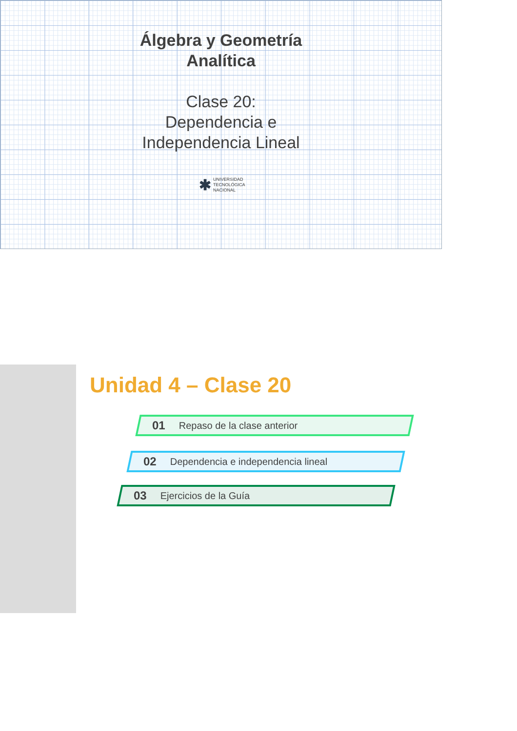Álgebra y Geometría
Analítica
Clase 20:
Dependencia e
Independencia Lineal
✱ UNIVERSIDAD
TECNOLÓGICA
NACIONAL
Unidad 4 – Clase 20
01 Repaso de la clase anterior
02 Dependencia e independencia lineal
03 Ejercicios de la Guía